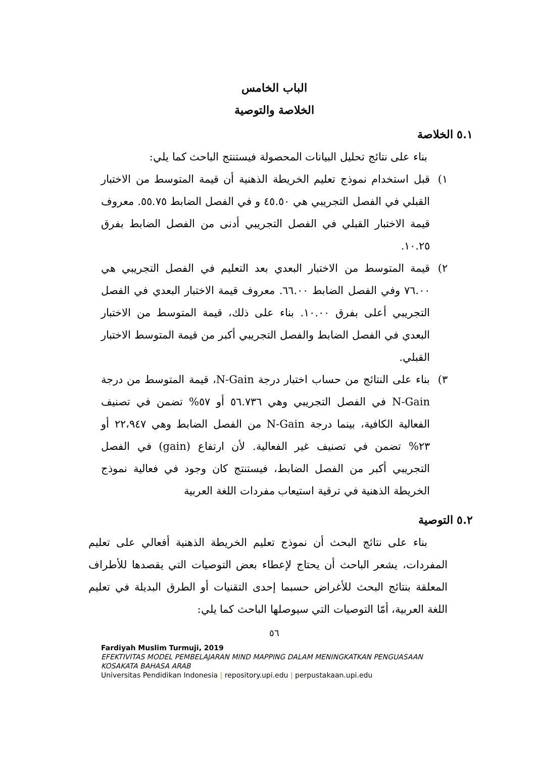الباب الخامس
الخلاصة والتوصية
٥.١ الخلاصة
بناء على نتائج تحليل البيانات المحصولة فيستنتج الباحث كما يلي:
١) قبل استخدام نموذج تعليم الخريطة الذهنية أن قيمة المتوسط من الاختبار القبلي في الفصل التجريبي هي ٤٥.٥٠ و في الفصل الضابط ٥٥.٧٥. معروف قيمة الاختبار القبلي في الفصل التجريبي أدنى من الفصل الضابط بفرق ١٠.٢٥.
٢) قيمة المتوسط من الاختبار البعدي بعد التعليم في الفصل التجريبي هي ٧٦.٠٠ وفي الفصل الضابط ٦٦.٠٠. معروف قيمة الاختبار البعدي في الفصل التجريبي أعلى بفرق ١٠.٠٠. بناء على ذلك، قيمة المتوسط من الاختبار البعدي في الفصل الضابط والفصل التجريبي أكبر من قيمة المتوسط الاختبار القبلي.
٣) بناء على النتائج من حساب اختبار درجة N-Gain، قيمة المتوسط من درجة N-Gain في الفصل التجريبي وهي ٥٦.٧٣٦ أو ٥٧% تضمن في تصنيف الفعالية الكافية، بينما درجة N-Gain من الفصل الضابط وهي ٢٢،٩٤٧ أو ٢٣% تضمن في تصنيف غير الفعالية. لأن ارتفاع (gain) في الفصل التجريبي أكبر من الفصل الضابط، فيستنتج كان وجود في فعالية نموذج الخريطة الذهنية في ترقية استيعاب مفردات اللغة العربية
٥.٢ التوصية
بناء على نتائج البحث أن نموذج تعليم الخريطة الذهنية أفعالي على تعليم المفردات، يشعر الباحث أن يحتاج لإعطاء بعض التوصيات التي يقصدها للأطراف المعلقة بنتائج البحث للأغراض حسبما إحدى التقنيات أو الطرق البديلة في تعليم اللغة العربية، أمّا التوصيات التي سيوصلها الباحث كما يلي:
٥٦
Fardiyah Muslim Turmuji, 2019
EFEKTIVITAS MODEL PEMBELAJARAN MIND MAPPING DALAM MENINGKATKAN PENGUASAAN KOSAKATA BAHASA ARAB
Universitas Pendidikan Indonesia | repository.upi.edu | perpustakaan.upi.edu